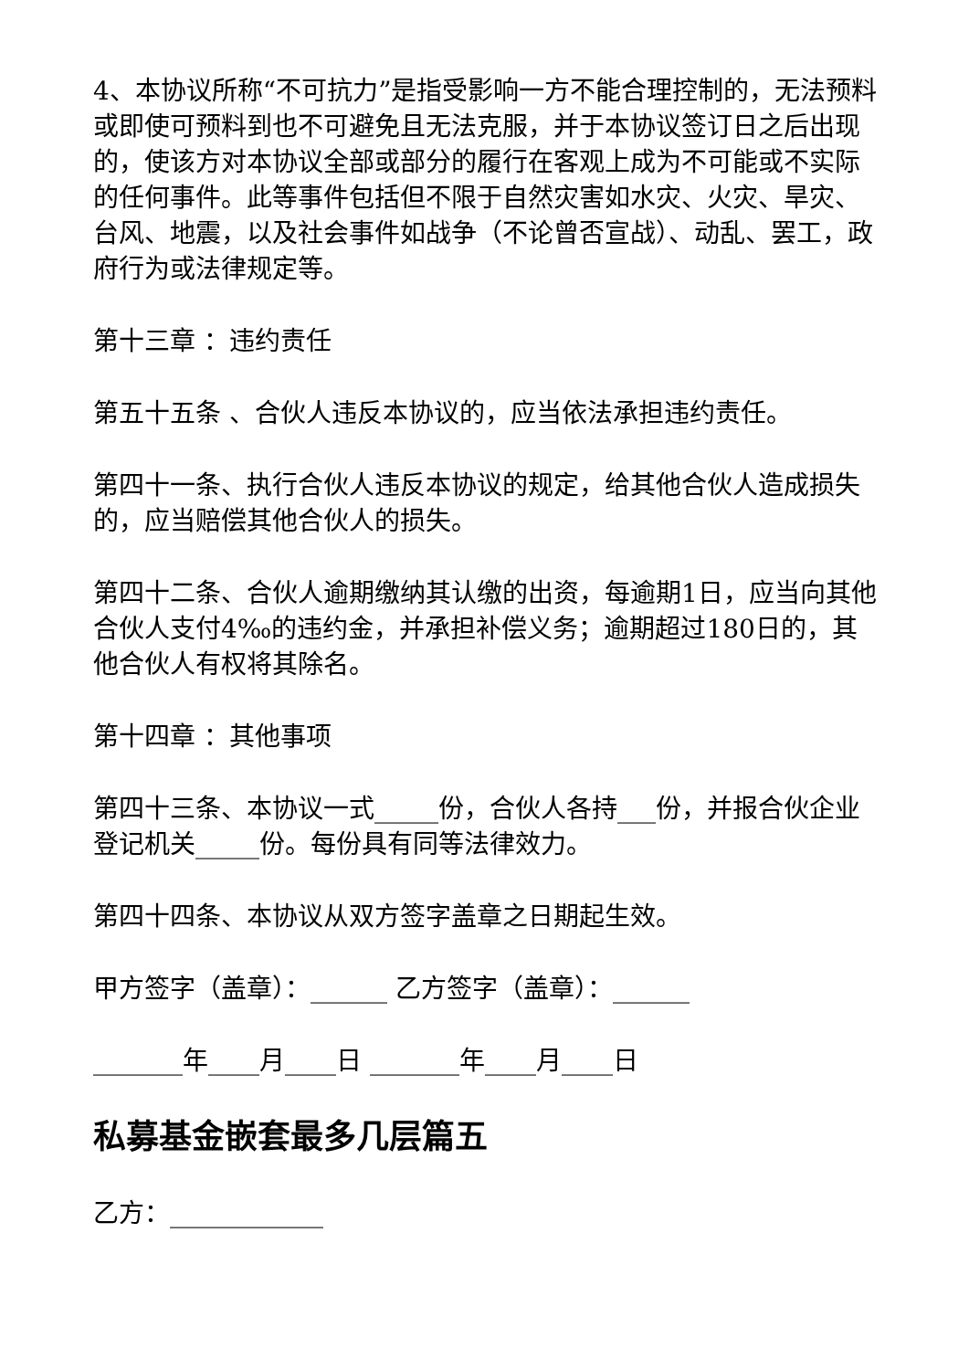4、本协议所称“不可抗力”是指受影响一方不能合理控制的，无法预料或即使可预料到也不可避免且无法克服，并于本协议签订日之后出现的，使该方对本协议全部或部分的履行在客观上成为不可能或不实际的任何事件。此等事件包括但不限于自然灾害如水灾、火灾、旱灾、台风、地震，以及社会事件如战争（不论曾否宣战）、动乱、罢工，政府行为或法律规定等。
第十三章 ：违约责任
第五十五条 、合伙人违反本协议的，应当依法承担违约责任。
第四十一条、执行合伙人违反本协议的规定，给其他合伙人造成损失的，应当赔偿其他合伙人的损失。
第四十二条、合伙人逾期缴纳其认缴的出资，每逾期1日，应当向其他合伙人支付4‰的违约金，并承担补偿义务；逾期超过180日的，其他合伙人有权将其除名。
第十四章 ：其他事项
第四十三条、本协议一式_____份，合伙人各持___份，并报合伙企业登记机关_____份。每份具有同等法律效力。
第四十四条、本协议从双方签字盖章之日期起生效。
甲方签字（盖章）：______ 乙方签字（盖章）：______
_______年____月____日 _______年____月____日
私募基金嵌套最多几层篇五
乙方：____________